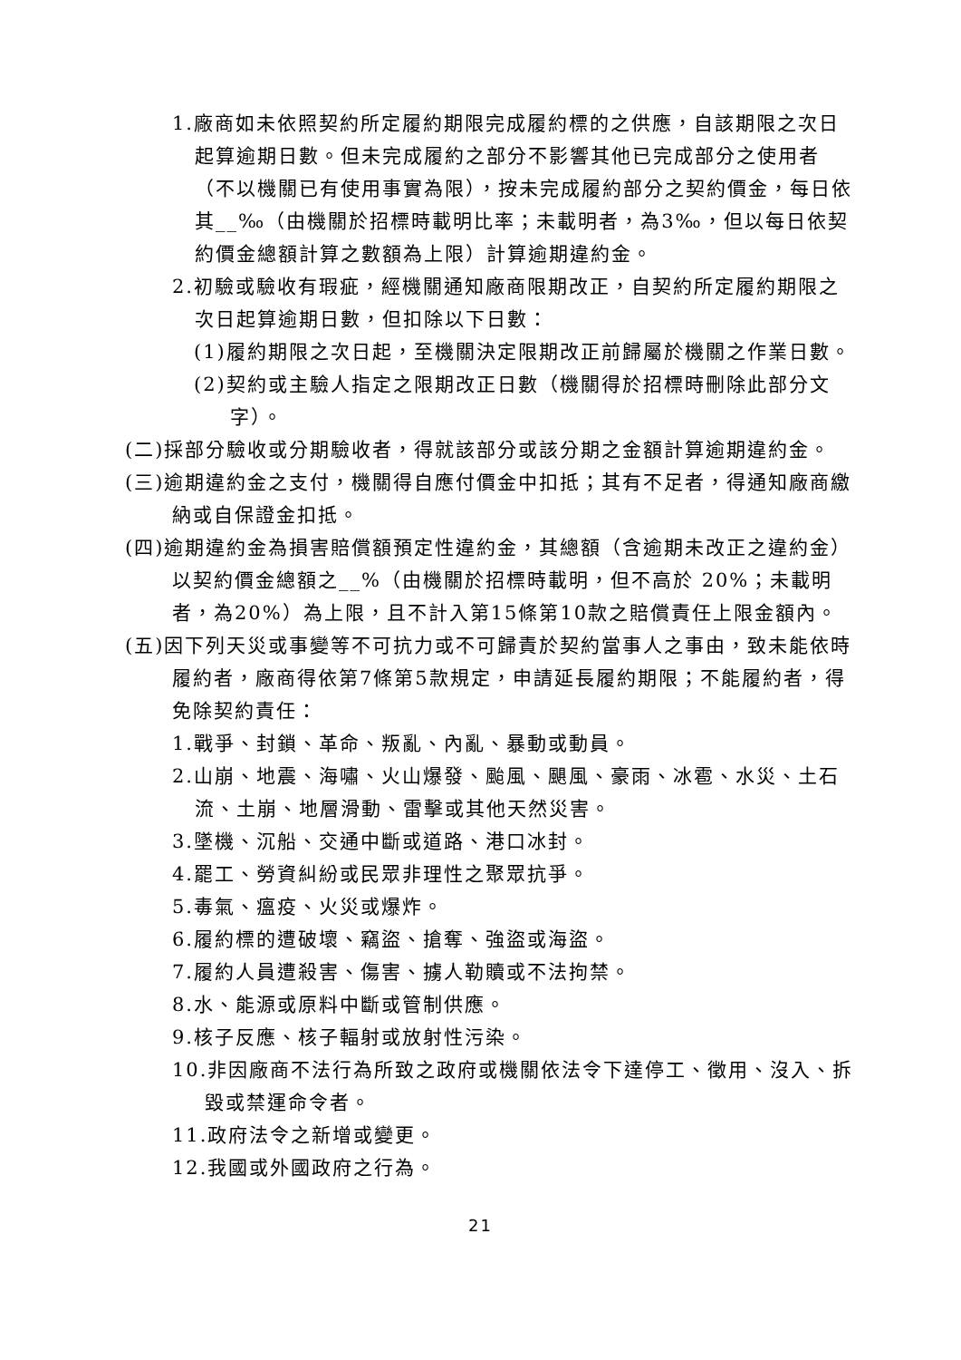1.廠商如未依照契約所定履約期限完成履約標的之供應，自該期限之次日起算逾期日數。但未完成履約之部分不影響其他已完成部分之使用者（不以機關已有使用事實為限），按未完成履約部分之契約價金，每日依其__‰（由機關於招標時載明比率；未載明者，為3‰，但以每日依契約價金總額計算之數額為上限）計算逾期違約金。
2.初驗或驗收有瑕疵，經機關通知廠商限期改正，自契約所定履約期限之次日起算逾期日數，但扣除以下日數：
(1)履約期限之次日起，至機關決定限期改正前歸屬於機關之作業日數。
(2)契約或主驗人指定之限期改正日數（機關得於招標時刪除此部分文字）。
(二)採部分驗收或分期驗收者，得就該部分或該分期之金額計算逾期違約金。
(三)逾期違約金之支付，機關得自應付價金中扣抵；其有不足者，得通知廠商繳納或自保證金扣抵。
(四)逾期違約金為損害賠償額預定性違約金，其總額（含逾期未改正之違約金）以契約價金總額之__%（由機關於招標時載明，但不高於 20%；未載明者，為20%）為上限，且不計入第15條第10款之賠償責任上限金額內。
(五)因下列天災或事變等不可抗力或不可歸責於契約當事人之事由，致未能依時履約者，廠商得依第7條第5款規定，申請延長履約期限；不能履約者，得免除契約責任：
1.戰爭、封鎖、革命、叛亂、內亂、暴動或動員。
2.山崩、地震、海嘯、火山爆發、颱風、颶風、豪雨、冰雹、水災、土石流、土崩、地層滑動、雷擊或其他天然災害。
3.墜機、沉船、交通中斷或道路、港口冰封。
4.罷工、勞資糾紛或民眾非理性之聚眾抗爭。
5.毒氣、瘟疫、火災或爆炸。
6.履約標的遭破壞、竊盜、搶奪、強盜或海盜。
7.履約人員遭殺害、傷害、擄人勒贖或不法拘禁。
8.水、能源或原料中斷或管制供應。
9.核子反應、核子輻射或放射性污染。
10.非因廠商不法行為所致之政府或機關依法令下達停工、徵用、沒入、拆毀或禁運命令者。
11.政府法令之新增或變更。
12.我國或外國政府之行為。
21